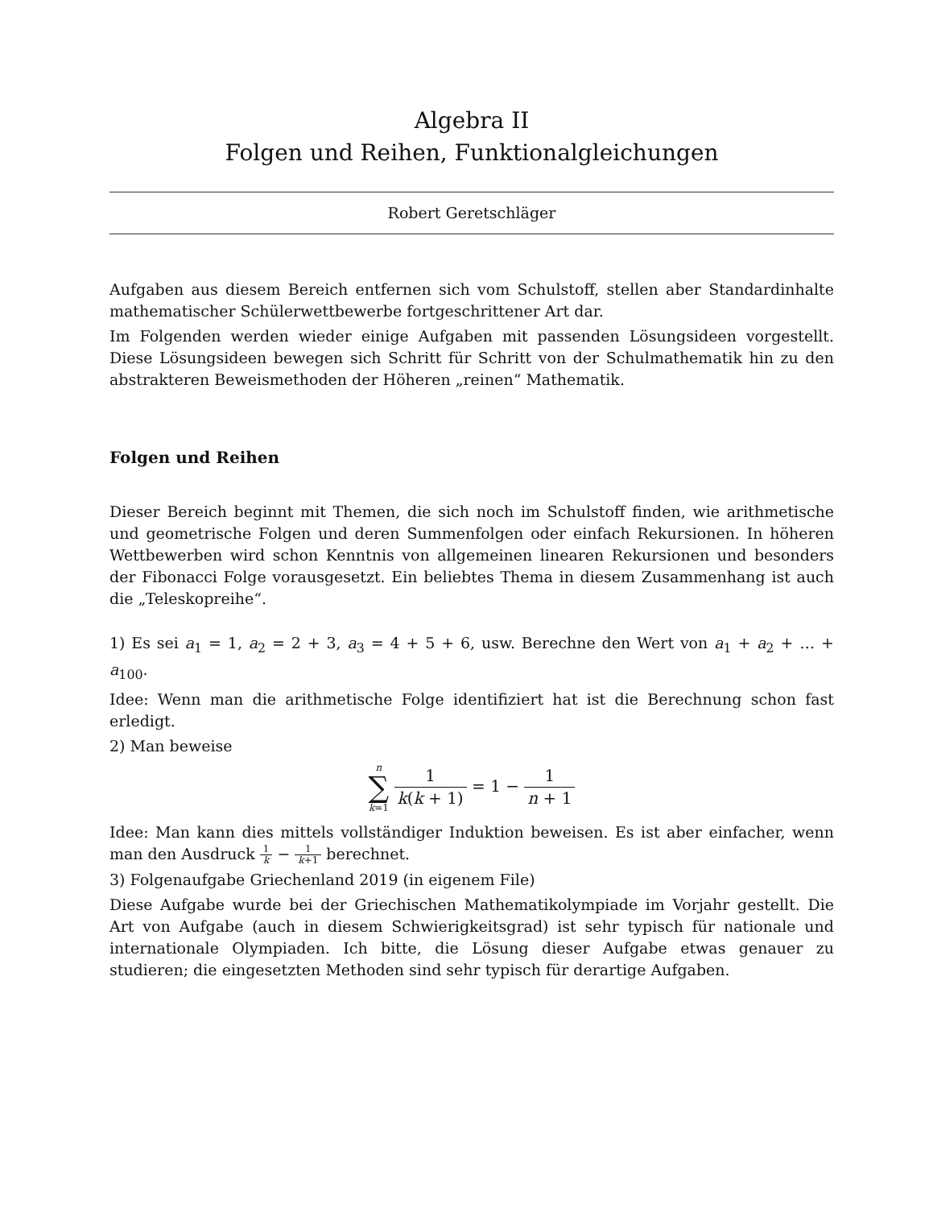Algebra II
Folgen und Reihen, Funktionalgleichungen
Robert Geretschläger
Aufgaben aus diesem Bereich entfernen sich vom Schulstoff, stellen aber Standardinhalte mathematischer Schülerwettbewerbe fortgeschrittener Art dar.
Im Folgenden werden wieder einige Aufgaben mit passenden Lösungsideen vorgestellt. Diese Lösungsideen bewegen sich Schritt für Schritt von der Schulmathematik hin zu den abstrakteren Beweismethoden der Höheren „reinen“ Mathematik.
Folgen und Reihen
Dieser Bereich beginnt mit Themen, die sich noch im Schulstoff finden, wie arithmetische und geometrische Folgen und deren Summenfolgen oder einfach Rekursionen. In höheren Wettbewerben wird schon Kenntnis von allgemeinen linearen Rekursionen und besonders der Fibonacci Folge vorausgesetzt. Ein beliebtes Thema in diesem Zusammenhang ist auch die „Teleskopreihe“.
1) Es sei a<sub>1</sub> = 1, a<sub>2</sub> = 2 + 3, a<sub>3</sub> = 4 + 5 + 6, usw. Berechne den Wert von a<sub>1</sub> + a<sub>2</sub> + … + a<sub>100</sub>.
Idee: Wenn man die arithmetische Folge identifiziert hat ist die Berechnung schon fast erledigt.
2) Man beweise
n ∑ k=1 1 k(k + 1) = 1 − 1 n + 1
Idee: Man kann dies mittels vollständiger Induktion beweisen. Es ist aber einfacher, wenn man den Ausdruck 1 k − 1 k+1 berechnet.
3) Folgenaufgabe Griechenland 2019 (in eigenem File)
Diese Aufgabe wurde bei der Griechischen Mathematikolympiade im Vorjahr gestellt. Die Art von Aufgabe (auch in diesem Schwierigkeitsgrad) ist sehr typisch für nationale und internationale Olympiaden. Ich bitte, die Lösung dieser Aufgabe etwas genauer zu studieren; die eingesetzten Methoden sind sehr typisch für derartige Aufgaben.